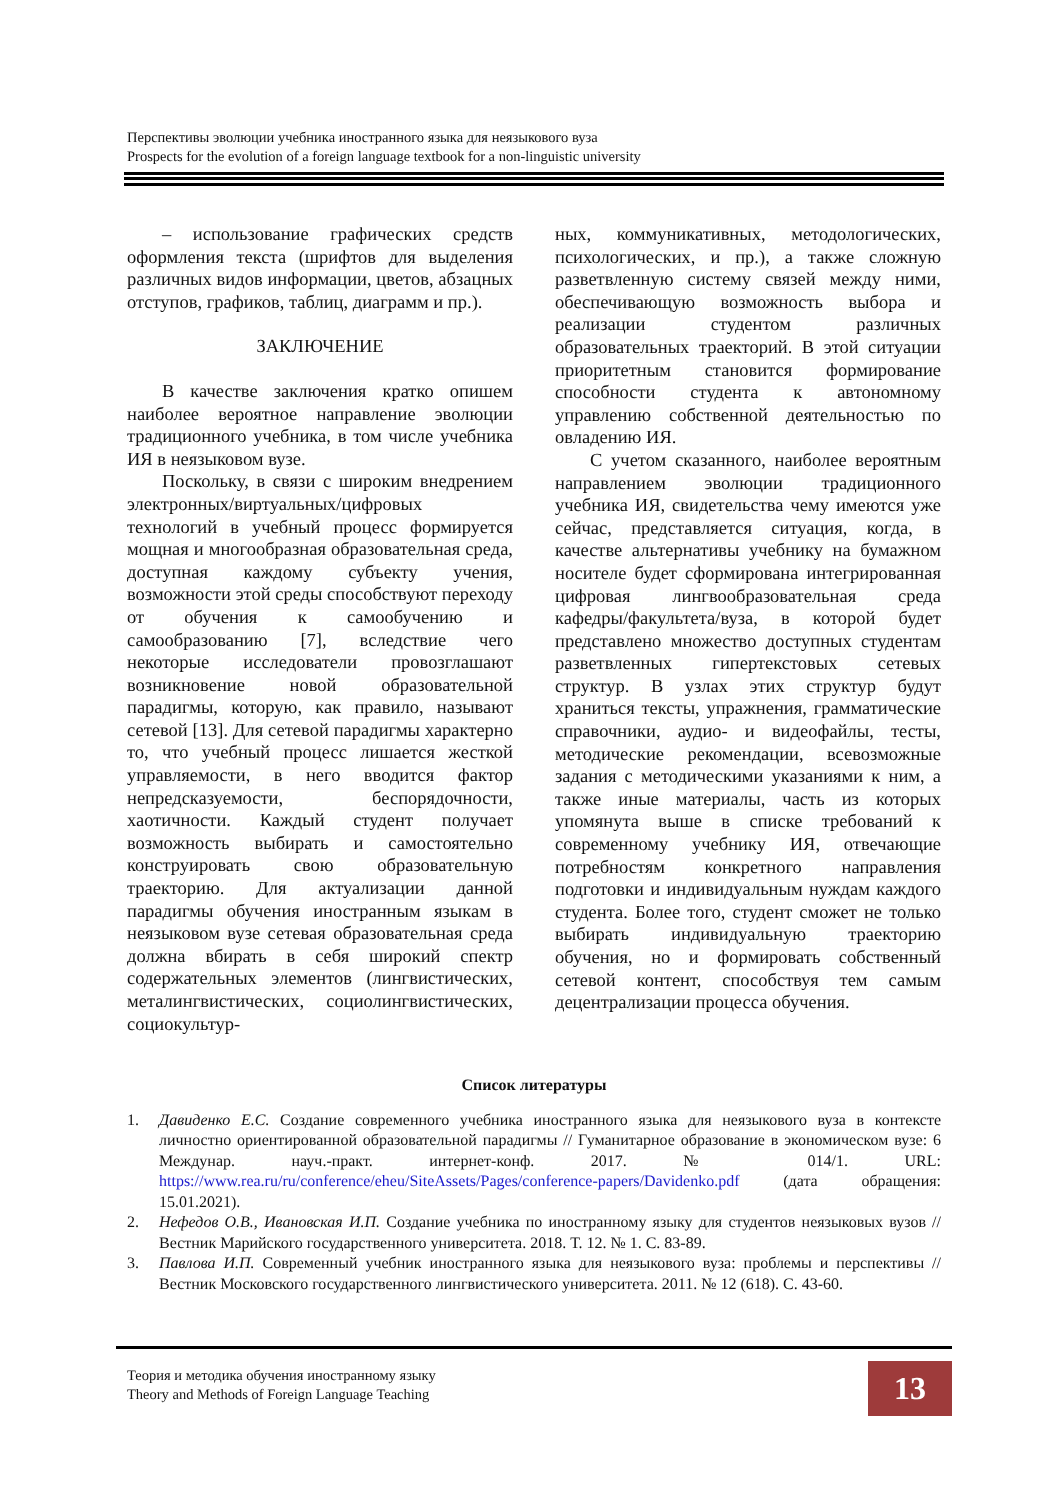Перспективы эволюции учебника иностранного языка для неязыкового вуза
Prospects for the evolution of a foreign language textbook for a non-linguistic university
– использование графических средств оформления текста (шрифтов для выделения различных видов информации, цветов, абзацных отступов, графиков, таблиц, диаграмм и пр.).
ЗАКЛЮЧЕНИЕ
В качестве заключения кратко опишем наиболее вероятное направление эволюции традиционного учебника, в том числе учебника ИЯ в неязыковом вузе.
Поскольку, в связи с широким внедрением электронных/виртуальных/цифровых технологий в учебный процесс формируется мощная и многообразная образовательная среда, доступная каждому субъекту учения, возможности этой среды способствуют переходу от обучения к самообучению и самообразованию [7], вследствие чего некоторые исследователи провозглашают возникновение новой образовательной парадигмы, которую, как правило, называют сетевой [13]. Для сетевой парадигмы характерно то, что учебный процесс лишается жесткой управляемости, в него вводится фактор непредсказуемости, беспорядочности, хаотичности. Каждый студент получает возможность выбирать и самостоятельно конструировать свою образовательную траекторию. Для актуализации данной парадигмы обучения иностранным языкам в неязыковом вузе сетевая образовательная среда должна вбирать в себя широкий спектр содержательных элементов (лингвистических, металингвистических, социолингвистических, социокультур-
ных, коммуникативных, методологических, психологических, и пр.), а также сложную разветвленную систему связей между ними, обеспечивающую возможность выбора и реализации студентом различных образовательных траекторий. В этой ситуации приоритетным становится формирование способности студента к автономному управлению собственной деятельностью по овладению ИЯ.
С учетом сказанного, наиболее вероятным направлением эволюции традиционного учебника ИЯ, свидетельства чему имеются уже сейчас, представляется ситуация, когда, в качестве альтернативы учебнику на бумажном носителе будет сформирована интегрированная цифровая лингвообразовательная среда кафедры/факультета/вуза, в которой будет представлено множество доступных студентам разветвленных гипертекстовых сетевых структур. В узлах этих структур будут храниться тексты, упражнения, грамматические справочники, аудио- и видеофайлы, тесты, методические рекомендации, всевозможные задания с методическими указаниями к ним, а также иные материалы, часть из которых упомянута выше в списке требований к современному учебнику ИЯ, отвечающие потребностям конкретного направления подготовки и индивидуальным нуждам каждого студента. Более того, студент сможет не только выбирать индивидуальную траекторию обучения, но и формировать собственный сетевой контент, способствуя тем самым децентрализации процесса обучения.
Список литературы
1. Давиденко Е.С. Создание современного учебника иностранного языка для неязыкового вуза в контексте личностно ориентированной образовательной парадигмы // Гуманитарное образование в экономическом вузе: 6 Междунар. науч.-практ. интернет-конф. 2017. № 014/1. URL: https://www.rea.ru/ru/conference/eheu/SiteAssets/Pages/conference-papers/Davidenko.pdf (дата обращения: 15.01.2021).
2. Нефедов О.В., Ивановская И.П. Создание учебника по иностранному языку для студентов неязыковых вузов // Вестник Марийского государственного университета. 2018. Т. 12. № 1. С. 83-89.
3. Павлова И.П. Современный учебник иностранного языка для неязыкового вуза: проблемы и перспективы // Вестник Московского государственного лингвистического университета. 2011. № 12 (618). С. 43-60.
Теория и методика обучения иностранному языку
Theory and Methods of Foreign Language Teaching
13